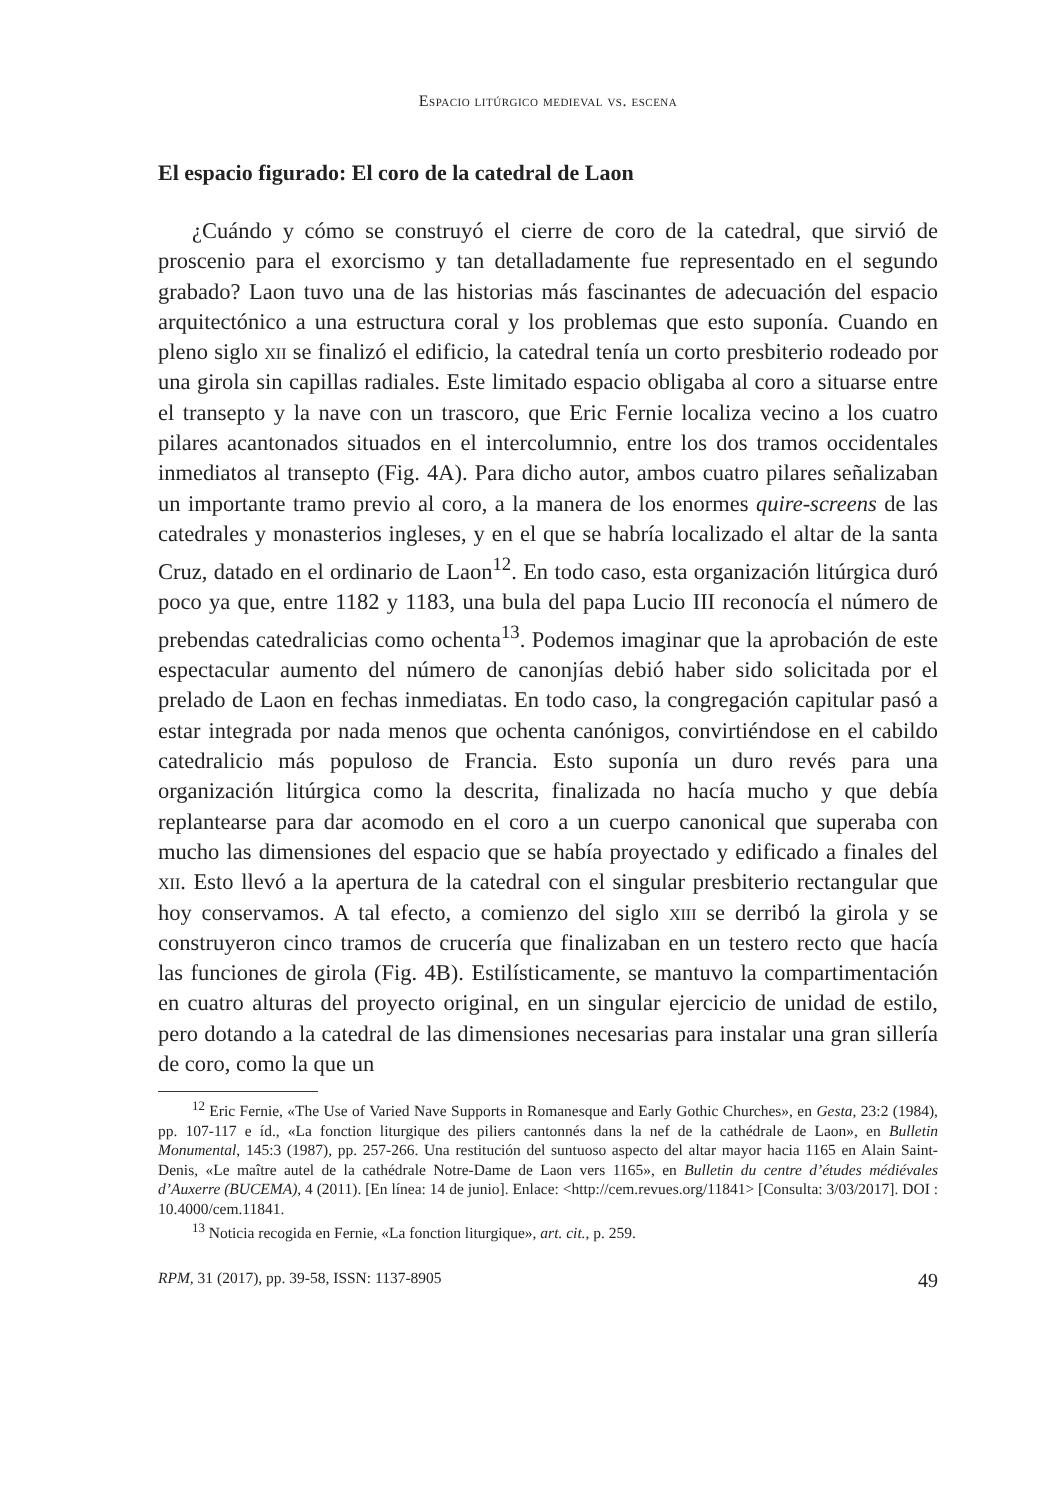Espacio litúrgico medieval vs. escena
El espacio figurado: El coro de la catedral de Laon
¿Cuándo y cómo se construyó el cierre de coro de la catedral, que sirvió de proscenio para el exorcismo y tan detalladamente fue representado en el segundo grabado? Laon tuvo una de las historias más fascinantes de adecuación del espacio arquitectónico a una estructura coral y los problemas que esto suponía. Cuando en pleno siglo xii se finalizó el edificio, la catedral tenía un corto presbiterio rodeado por una girola sin capillas radiales. Este limitado espacio obligaba al coro a situarse entre el transepto y la nave con un trascoro, que Eric Fernie localiza vecino a los cuatro pilares acantonados situados en el intercolumnio, entre los dos tramos occidentales inmediatos al transepto (Fig. 4A). Para dicho autor, ambos cuatro pilares señalizaban un importante tramo previo al coro, a la manera de los enormes quire-screens de las catedrales y monasterios ingleses, y en el que se habría localizado el altar de la santa Cruz, datado en el ordinario de Laon<sup>12</sup>. En todo caso, esta organización litúrgica duró poco ya que, entre 1182 y 1183, una bula del papa Lucio III reconocía el número de prebendas catedralicias como ochenta<sup>13</sup>. Podemos imaginar que la aprobación de este espectacular aumento del número de canonjías debió haber sido solicitada por el prelado de Laon en fechas inmediatas. En todo caso, la congregación capitular pasó a estar integrada por nada menos que ochenta canónigos, convirtiéndose en el cabildo catedralicio más populoso de Francia. Esto suponía un duro revés para una organización litúrgica como la descrita, finalizada no hacía mucho y que debía replantearse para dar acomodo en el coro a un cuerpo canonical que superaba con mucho las dimensiones del espacio que se había proyectado y edificado a finales del xii. Esto llevó a la apertura de la catedral con el singular presbiterio rectangular que hoy conservamos. A tal efecto, a comienzo del siglo xiii se derribó la girola y se construyeron cinco tramos de crucería que finalizaban en un testero recto que hacía las funciones de girola (Fig. 4B). Estilísticamente, se mantuvo la compartimentación en cuatro alturas del proyecto original, en un singular ejercicio de unidad de estilo, pero dotando a la catedral de las dimensiones necesarias para instalar una gran sillería de coro, como la que un
<sup>12</sup> Eric Fernie, «The Use of Varied Nave Supports in Romanesque and Early Gothic Churches», en Gesta, 23:2 (1984), pp. 107-117 e íd., «La fonction liturgique des piliers cantonnés dans la nef de la cathédrale de Laon», en Bulletin Monumental, 145:3 (1987), pp. 257-266. Una restitución del suntuoso aspecto del altar mayor hacia 1165 en Alain Saint-Denis, «Le maître autel de la cathédrale Notre-Dame de Laon vers 1165», en Bulletin du centre d’études médiévales d’Auxerre (BUCEMA), 4 (2011). [En línea: 14 de junio]. Enlace: <http://cem.revues.org/11841> [Consulta: 3/03/2017]. DOI : 10.4000/cem.11841.
<sup>13</sup> Noticia recogida en Fernie, «La fonction liturgique», art. cit., p. 259.
RPM, 31 (2017), pp. 39-58, ISSN: 1137-8905 49